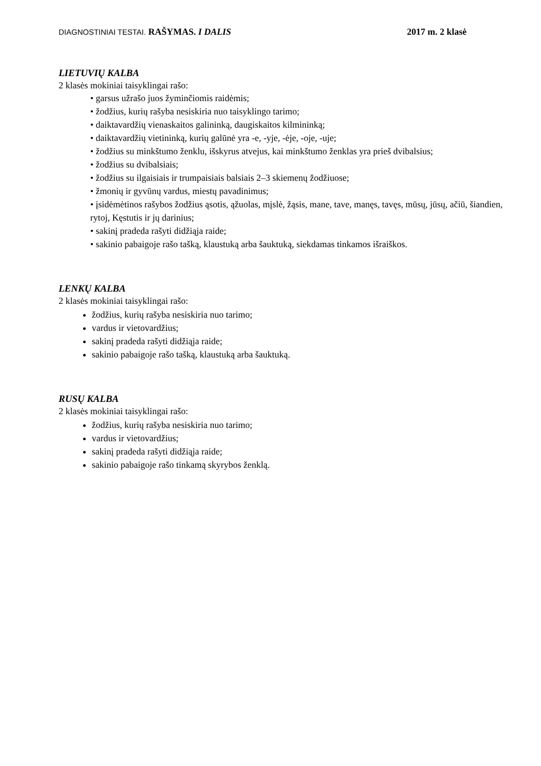DIAGNOSTINIAI TESTAI. RAŠYMAS. I DALIS 2017 m. 2 klasė
LIETUVIŲ KALBA
2 klasės mokiniai taisyklingai rašo:
• garsus užrašo juos žyminčiomis raidėmis;
• žodžius, kurių rašyba nesiskiria nuo taisyklingo tarimo;
• daiktavardžių vienaskaitos galininką, daugiskaitos kilmininką;
• daiktavardžių vietininką, kurių galūnė yra -e, -yje, -ėje, -oje, -uje;
• žodžius su minkštumo ženklu, išskyrus atvejus, kai minkštumo ženklas yra prieš dvibalsius;
• žodžius su dvibalsiais;
• žodžius su ilgaisiais ir trumpaisiais balsiais 2–3 skiemenų žodžiuose;
• žmonių ir gyvūnų vardus, miestų pavadinimus;
• įsidėmėtinos rašybos žodžius ąsotis, ąžuolas, mįslė, žąsis, mane, tave, manęs, tavęs, mūsų, jūsų, ačiū, šiandien, rytoj, Kęstutis ir jų darinius;
• sakinį pradeda rašyti didžiąja raide;
• sakinio pabaigoje rašo tašką, klaustuką arba šauktuką, siekdamas tinkamos išraiškos.
LENKŲ KALBA
2 klasės mokiniai taisyklingai rašo:
žodžius, kurių rašyba nesiskiria nuo tarimo;
vardus ir vietovardžius;
sakinį pradeda rašyti didžiąja raide;
sakinio pabaigoje rašo tašką, klaustuką arba šauktuką.
RUSŲ KALBA
2 klasės mokiniai taisyklingai rašo:
žodžius, kurių rašyba nesiskiria nuo tarimo;
vardus ir vietovardžius;
sakinį pradeda rašyti didžiąja raide;
sakinio pabaigoje rašo tinkamą skyrybos ženklą.